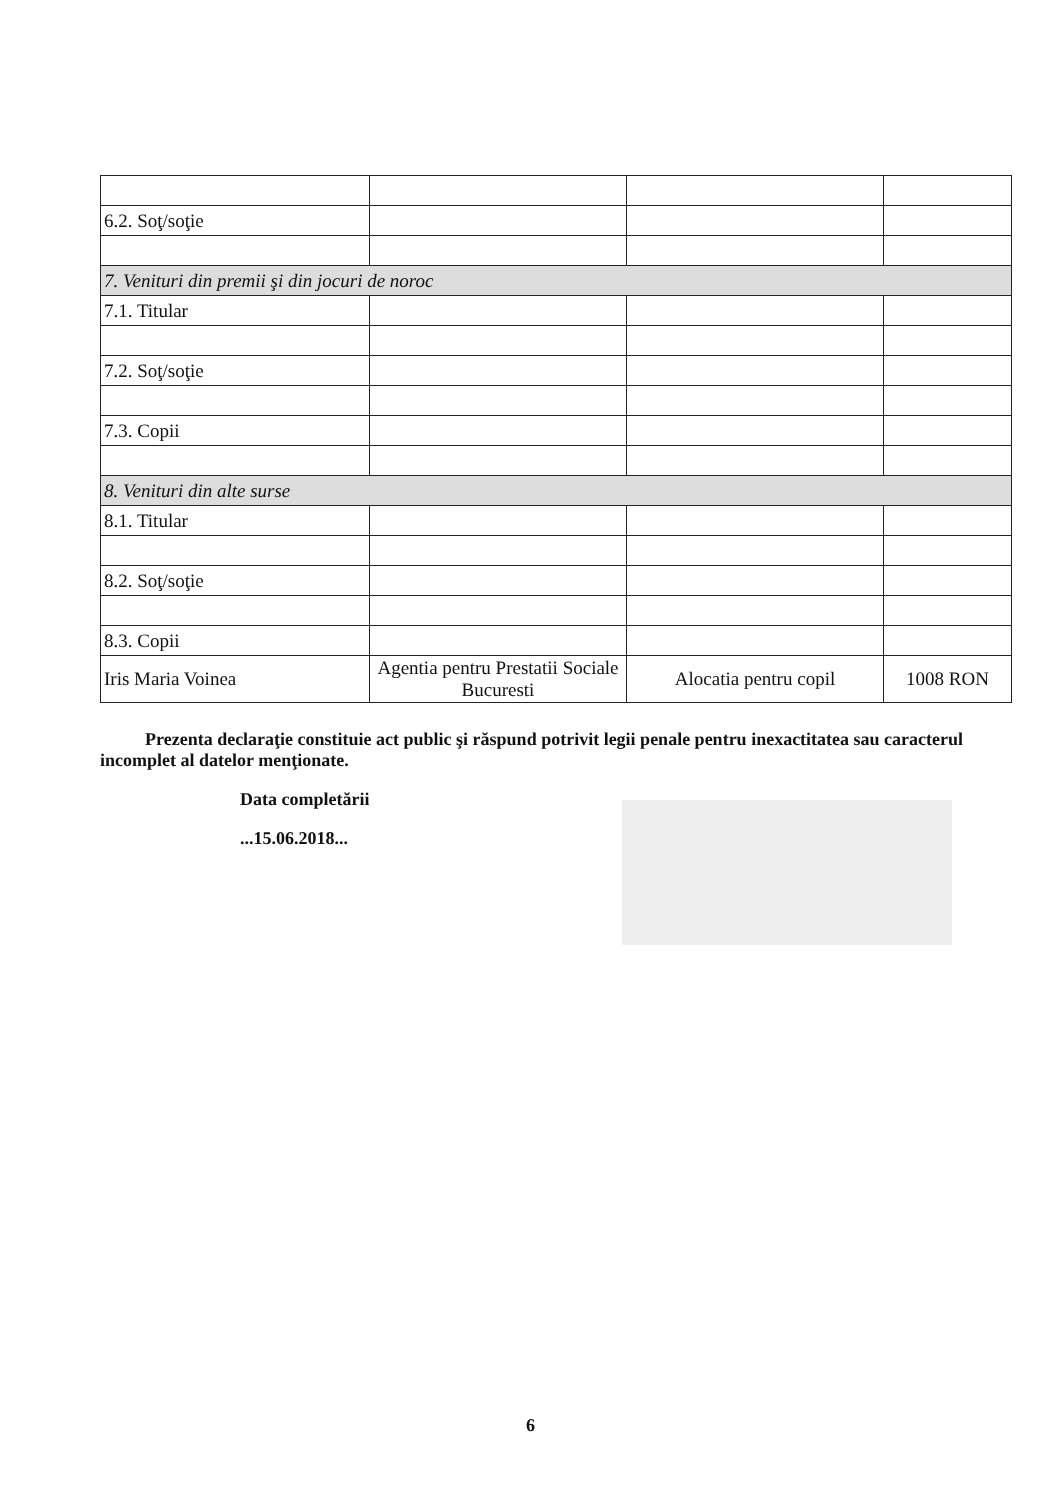| 6.2. Soţ/soţie | | | |
| 7. Venituri din premii şi din jocuri de noroc | | | |
| 7.1. Titular | | | |
| 7.2. Soţ/soţie | | | |
| 7.3. Copii | | | |
| 8. Venituri din alte surse | | | |
| 8.1. Titular | | | |
| 8.2. Soţ/soţie | | | |
| 8.3. Copii | | | |
| Iris Maria Voinea | Agentia pentru Prestatii Sociale Bucuresti | Alocatia pentru copil | 1008 RON |
Prezenta declaraţie constituie act public şi răspund potrivit legii penale pentru inexactitatea sau caracterul incomplet al datelor menţionate.
Data completării
...15.06.2018...
6